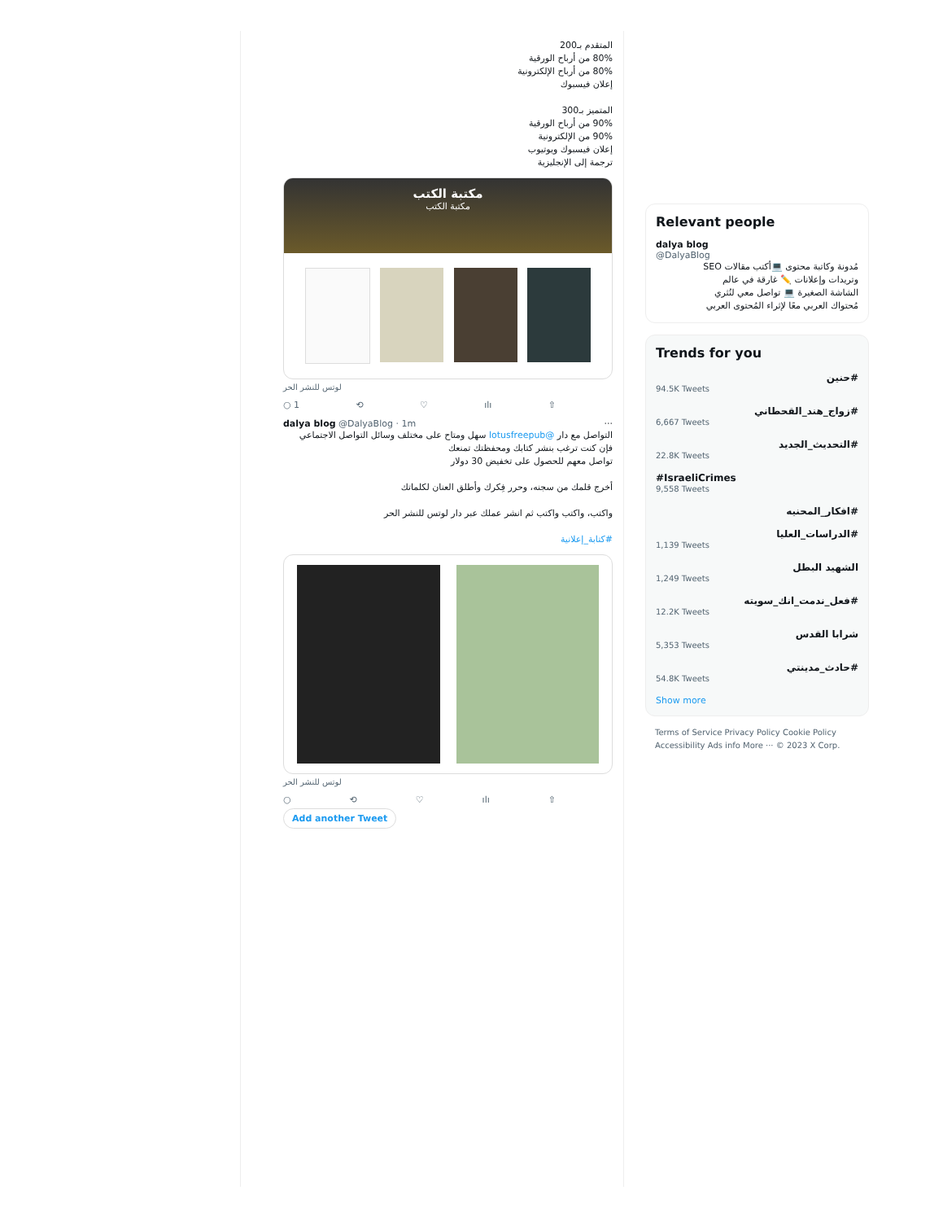المتقدم بـ200
80% من أرباح الورقية
80% من أرباح الإلكترونية
إعلان فيسبوك
المتميز بـ300
90% من أرباح الورقية
90% من الإلكترونية
إعلان فيسبوك ويوتيوب
ترجمة إلى الإنجليزية
مكتبة الكتب
مكتبة الكتب
لوتس للنشر الحر
○ 1 ⟲ ♡ ılı ⇧
dalya blog @DalyaBlog · 1m ···
التواصل مع دار @lotusfreepub سهل ومتاح على مختلف وسائل التواصل الاجتماعي
فإن كنت ترغب بنشر كتابك ومحفظتك تمنعك
تواصل معهم للحصول على تخفيض 30 دولار
أخرج قلمك من سجنه، وحرر فِكرك وأطلق العنان لكلماتك
واكتب، واكتب واكتب ثم انشر عملك عبر دار لوتس للنشر الحر
#كتابة_إعلانية
لوتس للنشر الحر
○ ⟲ ♡ ılı ⇧
Add another Tweet
Relevant people
dalya blog
@DalyaBlog
مُدونة وكاتبة محتوى 💻أكتب مقالات SEO
وتريدات وإعلانات ✏️ غارقة في عالم
الشاشة الصغيرة 💻 تواصل معي لنُثري
مُحتواك العربي معًا لإثراء المُحتوى العربي
Trends for you
#حنين
94.5K Tweets
#زواج_هند_القحطاني
6,667 Tweets
#التحديث_الجديد
22.8K Tweets
#IsraeliCrimes
9,558 Tweets
#افكار_المحنيه
#الدراسات_العليا
1,139 Tweets
الشهيد البطل
1,249 Tweets
#فعل_ندمت_انك_سويته
12.2K Tweets
شرابا القدس
5,353 Tweets
#حادث_مدينتي
54.8K Tweets
Show more
Terms of Service Privacy Policy Cookie Policy
Accessibility Ads info More ··· © 2023 X Corp.